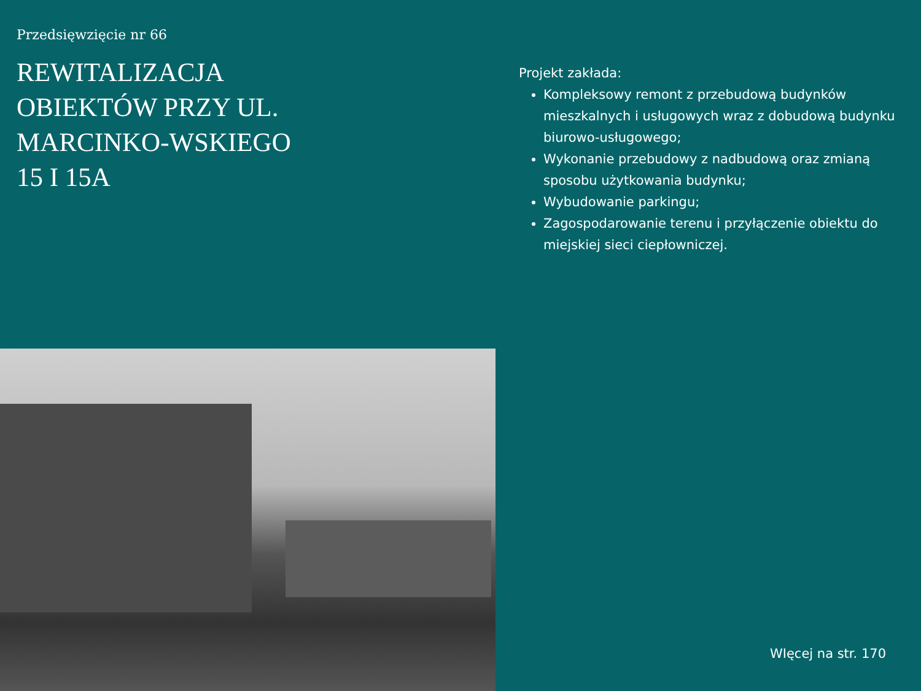Przedsięwzięcie nr 66
REWITALIZACJA OBIEKTÓW PRZY UL. MARCINKO-WSKIEGO 15 I 15A
Projekt zakłada:
Kompleksowy remont z przebudową budynków mieszkalnych i usługowych wraz z dobudową budynku biurowo-usługowego;
Wykonanie przebudowy z nadbudową oraz zmianą sposobu użytkowania budynku;
Wybudowanie parkingu;
Zagospodarowanie terenu i przyłączenie obiektu do miejskiej sieci ciepłowniczej.
WIęcej na str. 170